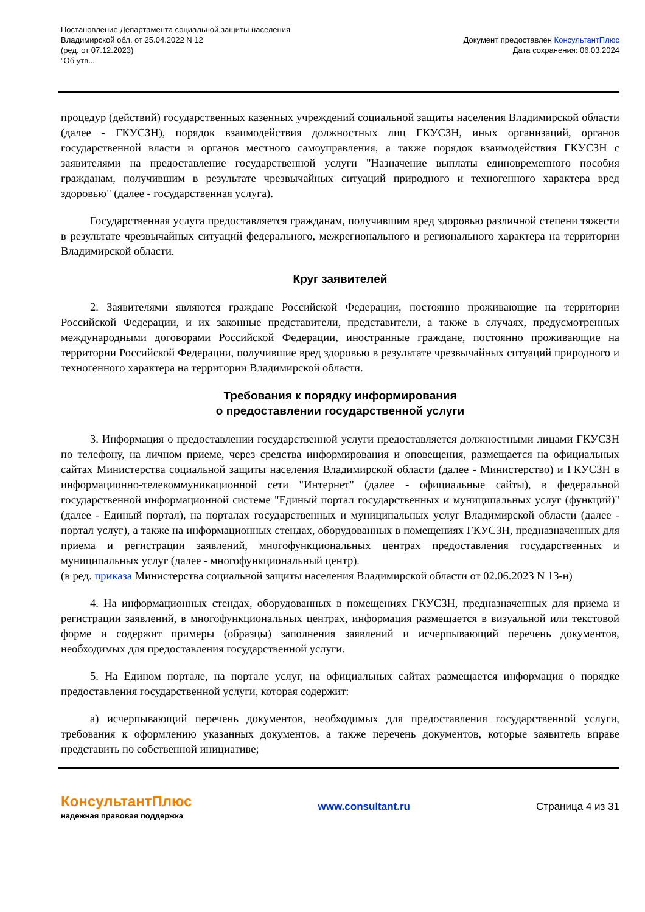Постановление Департамента социальной защиты населения
Владимирской обл. от 25.04.2022 N 12
(ред. от 07.12.2023)
"Об утв...
Документ предоставлен КонсультантПлюс
Дата сохранения: 06.03.2024
процедур (действий) государственных казенных учреждений социальной защиты населения Владимирской области (далее - ГКУСЗН), порядок взаимодействия должностных лиц ГКУСЗН, иных организаций, органов государственной власти и органов местного самоуправления, а также порядок взаимодействия ГКУСЗН с заявителями на предоставление государственной услуги "Назначение выплаты единовременного пособия гражданам, получившим в результате чрезвычайных ситуаций природного и техногенного характера вред здоровью" (далее - государственная услуга).
Государственная услуга предоставляется гражданам, получившим вред здоровью различной степени тяжести в результате чрезвычайных ситуаций федерального, межрегионального и регионального характера на территории Владимирской области.
Круг заявителей
2. Заявителями являются граждане Российской Федерации, постоянно проживающие на территории Российской Федерации, и их законные представители, представители, а также в случаях, предусмотренных международными договорами Российской Федерации, иностранные граждане, постоянно проживающие на территории Российской Федерации, получившие вред здоровью в результате чрезвычайных ситуаций природного и техногенного характера на территории Владимирской области.
Требования к порядку информирования
о предоставлении государственной услуги
3. Информация о предоставлении государственной услуги предоставляется должностными лицами ГКУСЗН по телефону, на личном приеме, через средства информирования и оповещения, размещается на официальных сайтах Министерства социальной защиты населения Владимирской области (далее - Министерство) и ГКУСЗН в информационно-телекоммуникационной сети "Интернет" (далее - официальные сайты), в федеральной государственной информационной системе "Единый портал государственных и муниципальных услуг (функций)" (далее - Единый портал), на порталах государственных и муниципальных услуг Владимирской области (далее - портал услуг), а также на информационных стендах, оборудованных в помещениях ГКУСЗН, предназначенных для приема и регистрации заявлений, многофункциональных центрах предоставления государственных и муниципальных услуг (далее - многофункциональный центр).
(в ред. приказа Министерства социальной защиты населения Владимирской области от 02.06.2023 N 13-н)
4. На информационных стендах, оборудованных в помещениях ГКУСЗН, предназначенных для приема и регистрации заявлений, в многофункциональных центрах, информация размещается в визуальной или текстовой форме и содержит примеры (образцы) заполнения заявлений и исчерпывающий перечень документов, необходимых для предоставления государственной услуги.
5. На Едином портале, на портале услуг, на официальных сайтах размещается информация о порядке предоставления государственной услуги, которая содержит:
а) исчерпывающий перечень документов, необходимых для предоставления государственной услуги, требования к оформлению указанных документов, а также перечень документов, которые заявитель вправе представить по собственной инициативе;
КонсультантПлюс
надежная правовая поддержка
www.consultant.ru Страница 4 из 31